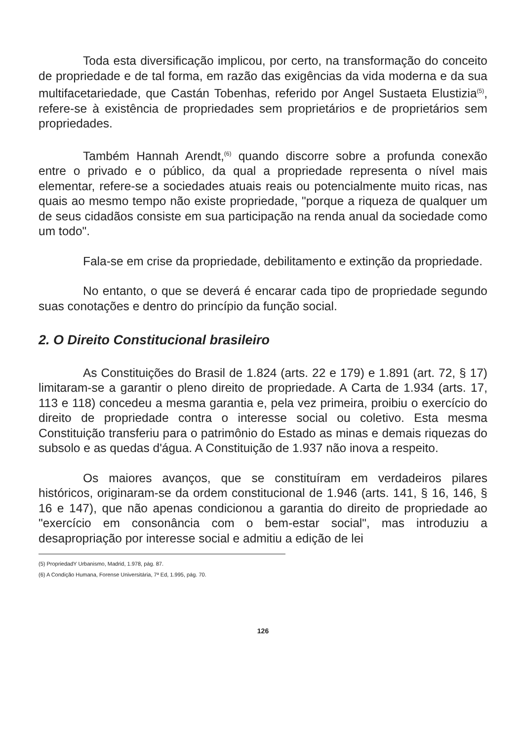Toda esta diversificação implicou, por certo, na transformação do conceito de propriedade e de tal forma, em razão das exigências da vida moderna e da sua multifacetariedade, que Castán Tobenhas, referido por Angel Sustaeta Elustizia<sup>(5)</sup>, refere-se à existência de propriedades sem proprietários e de proprietários sem propriedades.
Também Hannah Arendt,<sup>(6)</sup> quando discorre sobre a profunda conexão entre o privado e o público, da qual a propriedade representa o nível mais elementar, refere-se a sociedades atuais reais ou potencialmente muito ricas, nas quais ao mesmo tempo não existe propriedade, "porque a riqueza de qualquer um de seus cidadãos consiste em sua participação na renda anual da sociedade como um todo".
Fala-se em crise da propriedade, debilitamento e extinção da propriedade.
No entanto, o que se deverá é encarar cada tipo de propriedade segundo suas conotações e dentro do princípio da função social.
2. O Direito Constitucional brasileiro
As Constituições do Brasil de 1.824 (arts. 22 e 179) e 1.891 (art. 72, § 17) limitaram-se a garantir o pleno direito de propriedade. A Carta de 1.934 (arts. 17, 113 e 118) concedeu a mesma garantia e, pela vez primeira, proibiu o exercício do direito de propriedade contra o interesse social ou coletivo. Esta mesma Constituição transferiu para o patrimônio do Estado as minas e demais riquezas do subsolo e as quedas d'água. A Constituição de 1.937 não inova a respeito.
Os maiores avanços, que se constituíram em verdadeiros pilares históricos, originaram-se da ordem constitucional de 1.946 (arts. 141, § 16, 146, § 16 e 147), que não apenas condicionou a garantia do direito de propriedade ao "exercício em consonância com o bem-estar social", mas introduziu a desapropriação por interesse social e admitiu a edição de lei
(5) PropriedadY Urbanismo, Madrid, 1.978, pág. 87.
(6) A Condição Humana, Forense Universitária, 7ª Ed, 1.995, pág. 70.
126